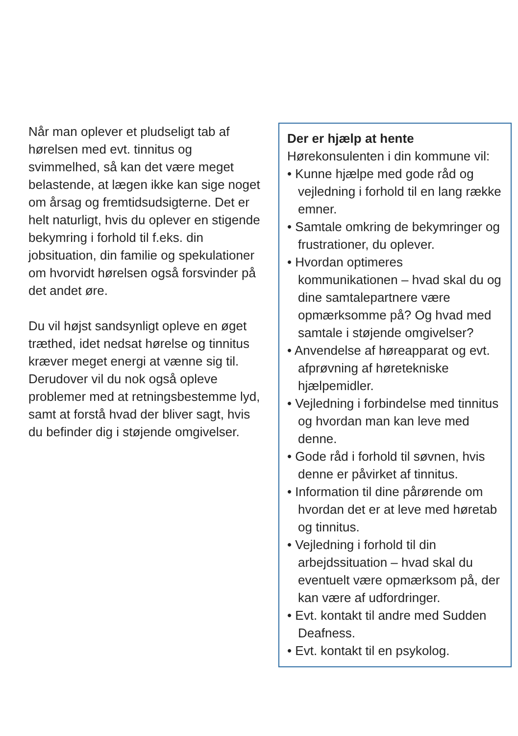Når man oplever et pludseligt tab af hørelsen med evt. tinnitus og svimmelhed, så kan det være meget belastende, at lægen ikke kan sige noget om årsag og fremtidsudsigterne. Det er helt naturligt, hvis du oplever en stigende bekymring i forhold til f.eks. din jobsituation, din familie og spekulationer om hvorvidt hørelsen også forsvinder på det andet øre.
Du vil højst sandsynligt opleve en øget træthed, idet nedsat hørelse og tinnitus kræver meget energi at vænne sig til. Derudover vil du nok også opleve problemer med at retningsbestemme lyd, samt at forstå hvad der bliver sagt, hvis du befinder dig i støjende omgivelser.
Der er hjælp at hente
Hørekonsulenten i din kommune vil:
• Kunne hjælpe med gode råd og vejledning i forhold til en lang række emner.
• Samtale omkring de bekymringer og frustrationer, du oplever.
• Hvordan optimeres kommunikationen – hvad skal du og dine samtalepartnere være opmærksomme på? Og hvad med samtale i støjende omgivelser?
• Anvendelse af høreapparat og evt. afprøvning af høretekniske hjælpemidler.
• Vejledning i forbindelse med tinnitus og hvordan man kan leve med denne.
• Gode råd i forhold til søvnen, hvis denne er påvirket af tinnitus.
• Information til dine pårørende om hvordan det er at leve med høretab og tinnitus.
• Vejledning i forhold til din arbejdssituation – hvad skal du eventuelt være opmærksom på, der kan være af udfordringer.
• Evt. kontakt til andre med Sudden Deafness.
• Evt. kontakt til en psykolog.